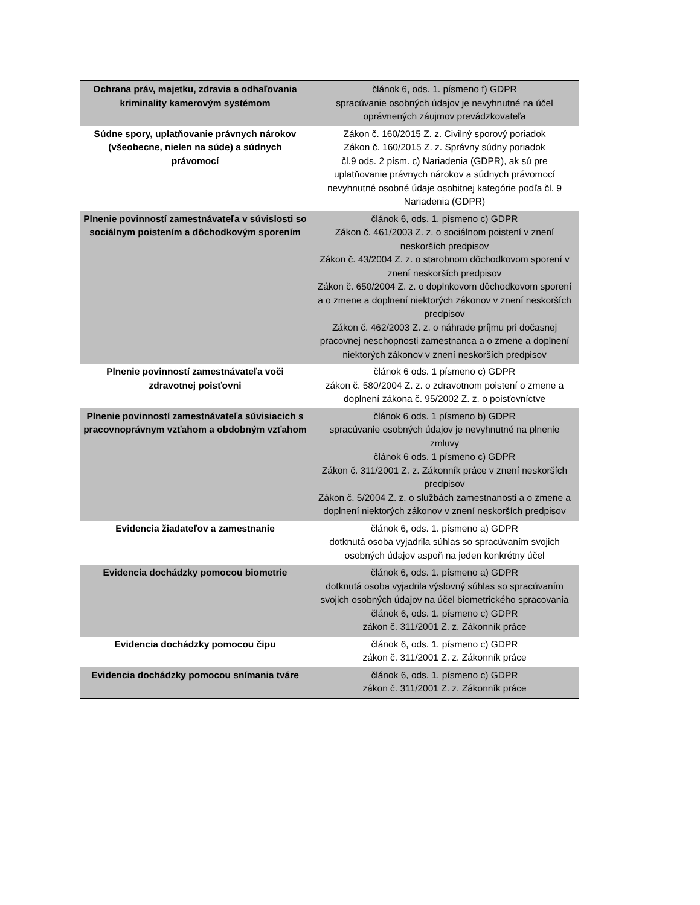| Ochrana práv, majetku, zdravia a odhaľovania kriminality kamerovým systémom | článok 6, ods. 1. písmeno f) GDPR spracúvanie osobných údajov je nevyhnutné na účel oprávnených záujmov prevádzkovateľa |
| Súdne spory, uplatňovanie právnych nárokov (všeobecne, nielen na súde) a súdnych právomocí | Zákon č. 160/2015 Z. z. Civilný sporový poriadok Zákon č. 160/2015 Z. z. Správny súdny poriadok čl.9 ods. 2 písm. c) Nariadenia (GDPR), ak sú pre uplatňovanie právnych nárokov a súdnych právomocí nevyhnutné osobné údaje osobitnej kategórie podľa čl. 9 Nariadenia (GDPR) |
| Plnenie povinností zamestnávateľa v súvislosti so sociálnym poistením a dôchodkovým sporením | článok 6, ods. 1. písmeno c) GDPR Zákon č. 461/2003 Z. z. o sociálnom poistení v znení neskorších predpisov Zákon č. 43/2004 Z. z. o starobnom dôchodkovom sporení v znení neskorších predpisov Zákon č. 650/2004 Z. z. o doplnkovom dôchodkovom sporení a o zmene a doplnení niektorých zákonov v znení neskorších predpisov Zákon č. 462/2003 Z. z. o náhrade príjmu pri dočasnej pracovnej neschopnosti zamestnanca a o zmene a doplnení niektorých zákonov v znení neskorších predpisov |
| Plnenie povinností zamestnávateľa voči zdravotnej poisťovni | článok 6 ods. 1 písmeno c) GDPR zákon č. 580/2004 Z. z. o zdravotnom poistení o zmene a doplnení zákona č. 95/2002 Z. z. o poisťovníctve |
| Plnenie povinností zamestnávateľa súvisiacich s pracovnoprávnym vzťahom a obdobným vzťahom | článok 6 ods. 1 písmeno b) GDPR spracúvanie osobných údajov je nevyhnutné na plnenie zmluvy článok 6 ods. 1 písmeno c) GDPR Zákon č. 311/2001 Z. z. Zákonník práce v znení neskorších predpisov Zákon č. 5/2004 Z. z. o službách zamestnanosti a o zmene a doplnení niektorých zákonov v znení neskorších predpisov |
| Evidencia žiadateľov a zamestnanie | článok 6, ods. 1. písmeno a) GDPR dotknutá osoba vyjadrila súhlas so spracúvaním svojich osobných údajov aspoň na jeden konkrétny účel |
| Evidencia dochádzky pomocou biometrie | článok 6, ods. 1. písmeno a) GDPR dotknutá osoba vyjadrila výslovný súhlas so spracúvaním svojich osobných údajov na účel biometrického spracovania článok 6, ods. 1. písmeno c) GDPR zákon č. 311/2001 Z. z. Zákonník práce |
| Evidencia dochádzky pomocou čipu | článok 6, ods. 1. písmeno c) GDPR zákon č. 311/2001 Z. z. Zákonník práce |
| Evidencia dochádzky pomocou snímania tváre | článok 6, ods. 1. písmeno c) GDPR zákon č. 311/2001 Z. z. Zákonník práce |